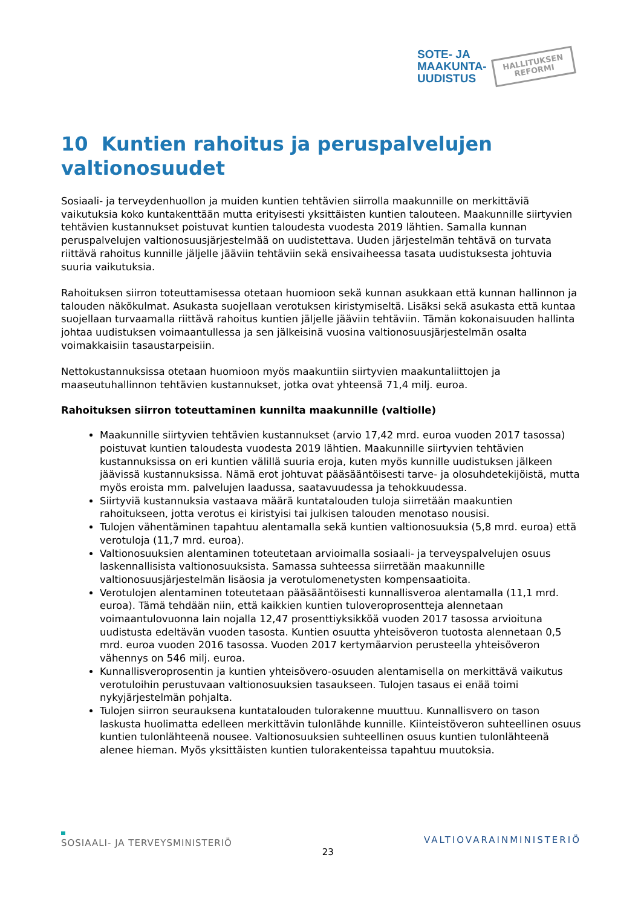SOTE- JA
MAAKUNTA-
UUDISTUS
HALLITUKSEN
REFORMI
10 Kuntien rahoitus ja peruspalvelujen valtionosuudet
Sosiaali- ja terveydenhuollon ja muiden kuntien tehtävien siirrolla maakunnille on merkittäviä vaikutuksia koko kuntakenttään mutta erityisesti yksittäisten kuntien talouteen. Maakunnille siirtyvien tehtävien kustannukset poistuvat kuntien taloudesta vuodesta 2019 lähtien. Samalla kunnan peruspalvelujen valtionosuusjärjestelmää on uudistettava. Uuden järjestelmän tehtävä on turvata riittävä rahoitus kunnille jäljelle jääviin tehtäviin sekä ensivaiheessa tasata uudistuksesta johtuvia suuria vaikutuksia.
Rahoituksen siirron toteuttamisessa otetaan huomioon sekä kunnan asukkaan että kunnan hallinnon ja talouden näkökulmat. Asukasta suojellaan verotuksen kiristymiseltä. Lisäksi sekä asukasta että kuntaa suojellaan turvaamalla riittävä rahoitus kuntien jäljelle jääviin tehtäviin. Tämän kokonaisuuden hallinta johtaa uudistuksen voimaantullessa ja sen jälkeisinä vuosina valtionosuusjärjestelmän osalta voimakkaisiin tasaustarpeisiin.
Nettokustannuksissa otetaan huomioon myös maakuntiin siirtyvien maakuntaliittojen ja maaseutuhallinnon tehtävien kustannukset, jotka ovat yhteensä 71,4 milj. euroa.
Rahoituksen siirron toteuttaminen kunnilta maakunnille (valtiolle)
Maakunnille siirtyvien tehtävien kustannukset (arvio 17,42 mrd. euroa vuoden 2017 tasossa) poistuvat kuntien taloudesta vuodesta 2019 lähtien. Maakunnille siirtyvien tehtävien kustannuksissa on eri kuntien välillä suuria eroja, kuten myös kunnille uudistuksen jälkeen jäävissä kustannuksissa. Nämä erot johtuvat pääsääntöisesti tarve- ja olosuhdetekijöistä, mutta myös eroista mm. palvelujen laadussa, saatavuudessa ja tehokkuudessa.
Siirtyviä kustannuksia vastaava määrä kuntatalouden tuloja siirretään maakuntien rahoitukseen, jotta verotus ei kiristyisi tai julkisen talouden menotaso nousisi.
Tulojen vähentäminen tapahtuu alentamalla sekä kuntien valtionosuuksia (5,8 mrd. euroa) että verotuloja (11,7 mrd. euroa).
Valtionosuuksien alentaminen toteutetaan arvioimalla sosiaali- ja terveyspalvelujen osuus laskennallisista valtionosuuksista. Samassa suhteessa siirretään maakunnille valtionosuusjärjestelmän lisäosia ja verotulomenetysten kompensaatioita.
Verotulojen alentaminen toteutetaan pääsääntöisesti kunnallisveroa alentamalla (11,1 mrd. euroa). Tämä tehdään niin, että kaikkien kuntien tuloveroprosentteja alennetaan voimaantulovuonna lain nojalla 12,47 prosenttiyksikköä vuoden 2017 tasossa arvioituna uudistusta edeltävän vuoden tasosta. Kuntien osuutta yhteisöveron tuotosta alennetaan 0,5 mrd. euroa vuoden 2016 tasossa. Vuoden 2017 kertymäarvion perusteella yhteisöveron vähennys on 546 milj. euroa.
Kunnallisveroprosentin ja kuntien yhteisövero-osuuden alentamisella on merkittävä vaikutus verotuloihin perustuvaan valtionosuuksien tasaukseen. Tulojen tasaus ei enää toimi nykyjärjestelmän pohjalta.
Tulojen siirron seurauksena kuntatalouden tulorakenne muuttuu. Kunnallisvero on tason laskusta huolimatta edelleen merkittävin tulonlähde kunnille. Kiinteistöveron suhteellinen osuus kuntien tulonlähteenä nousee. Valtionosuuksien suhteellinen osuus kuntien tulonlähteenä alenee hieman. Myös yksittäisten kuntien tulorakenteissa tapahtuu muutoksia.
SOSIAALI- JA TERVEYSMINISTERIÖ 23 VALTIOVARAINMINISTERIÖ